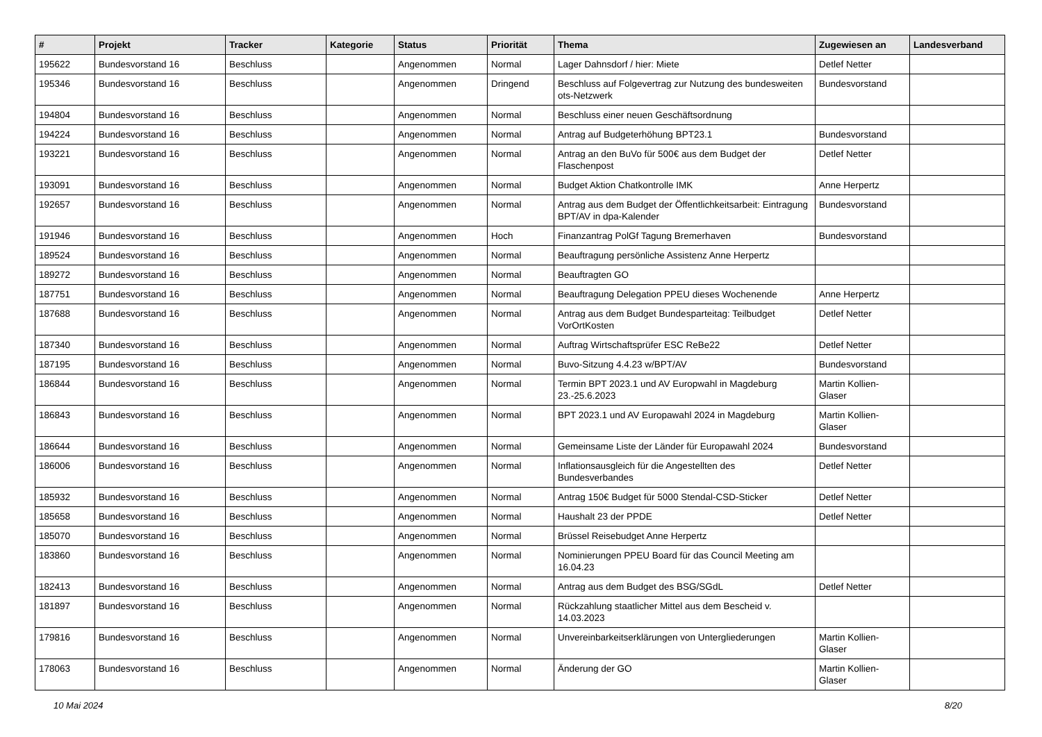| # | Projekt | Tracker | Kategorie | Status | Priorität | Thema | Zugewiesen an | Landesverband |
| --- | --- | --- | --- | --- | --- | --- | --- | --- |
| 195622 | Bundesvorstand 16 | Beschluss | | Angenommen | Normal | Lager Dahnsdorf / hier: Miete | Detlef Netter | |
| 195346 | Bundesvorstand 16 | Beschluss | | Angenommen | Dringend | Beschluss auf Folgevertrag zur Nutzung des bundesweiten ots-Netzwerk | Bundesvorstand | |
| 194804 | Bundesvorstand 16 | Beschluss | | Angenommen | Normal | Beschluss einer neuen Geschäftsordnung | | |
| 194224 | Bundesvorstand 16 | Beschluss | | Angenommen | Normal | Antrag auf Budgeterhöhung BPT23.1 | Bundesvorstand | |
| 193221 | Bundesvorstand 16 | Beschluss | | Angenommen | Normal | Antrag an den BuVo für 500€ aus dem Budget der Flaschenpost | Detlef Netter | |
| 193091 | Bundesvorstand 16 | Beschluss | | Angenommen | Normal | Budget Aktion Chatkontrolle IMK | Anne Herpertz | |
| 192657 | Bundesvorstand 16 | Beschluss | | Angenommen | Normal | Antrag aus dem Budget der Öffentlichkeitsarbeit: Eintragung BPT/AV in dpa-Kalender | Bundesvorstand | |
| 191946 | Bundesvorstand 16 | Beschluss | | Angenommen | Hoch | Finanzantrag PolGf Tagung Bremerhaven | Bundesvorstand | |
| 189524 | Bundesvorstand 16 | Beschluss | | Angenommen | Normal | Beauftragung persönliche Assistenz Anne Herpertz | | |
| 189272 | Bundesvorstand 16 | Beschluss | | Angenommen | Normal | Beauftragten GO | | |
| 187751 | Bundesvorstand 16 | Beschluss | | Angenommen | Normal | Beauftragung Delegation PPEU dieses Wochenende | Anne Herpertz | |
| 187688 | Bundesvorstand 16 | Beschluss | | Angenommen | Normal | Antrag aus dem Budget Bundesparteitag: Teilbudget VorOrtKosten | Detlef Netter | |
| 187340 | Bundesvorstand 16 | Beschluss | | Angenommen | Normal | Auftrag Wirtschaftsprüfer ESC ReBe22 | Detlef Netter | |
| 187195 | Bundesvorstand 16 | Beschluss | | Angenommen | Normal | Buvo-Sitzung 4.4.23 w/BPT/AV | Bundesvorstand | |
| 186844 | Bundesvorstand 16 | Beschluss | | Angenommen | Normal | Termin BPT 2023.1 und AV Europwahl in Magdeburg 23.-25.6.2023 | Martin Kollien-Glaser | |
| 186843 | Bundesvorstand 16 | Beschluss | | Angenommen | Normal | BPT 2023.1 und AV Europawahl 2024 in Magdeburg | Martin Kollien-Glaser | |
| 186644 | Bundesvorstand 16 | Beschluss | | Angenommen | Normal | Gemeinsame Liste der Länder für Europawahl 2024 | Bundesvorstand | |
| 186006 | Bundesvorstand 16 | Beschluss | | Angenommen | Normal | Inflationsausgleich für die Angestellten des Bundesverbandes | Detlef Netter | |
| 185932 | Bundesvorstand 16 | Beschluss | | Angenommen | Normal | Antrag 150€ Budget für 5000 Stendal-CSD-Sticker | Detlef Netter | |
| 185658 | Bundesvorstand 16 | Beschluss | | Angenommen | Normal | Haushalt 23 der PPDE | Detlef Netter | |
| 185070 | Bundesvorstand 16 | Beschluss | | Angenommen | Normal | Brüssel Reisebudget Anne Herpertz | | |
| 183860 | Bundesvorstand 16 | Beschluss | | Angenommen | Normal | Nominierungen PPEU Board für das Council Meeting am 16.04.23 | | |
| 182413 | Bundesvorstand 16 | Beschluss | | Angenommen | Normal | Antrag aus dem Budget des BSG/SGdL | Detlef Netter | |
| 181897 | Bundesvorstand 16 | Beschluss | | Angenommen | Normal | Rückzahlung staatlicher Mittel aus dem Bescheid v. 14.03.2023 | | |
| 179816 | Bundesvorstand 16 | Beschluss | | Angenommen | Normal | Unvereinbarkeitserklärungen von Untergliederungen | Martin Kollien-Glaser | |
| 178063 | Bundesvorstand 16 | Beschluss | | Angenommen | Normal | Änderung der GO | Martin Kollien-Glaser | |
10 Mai 2024 8/20